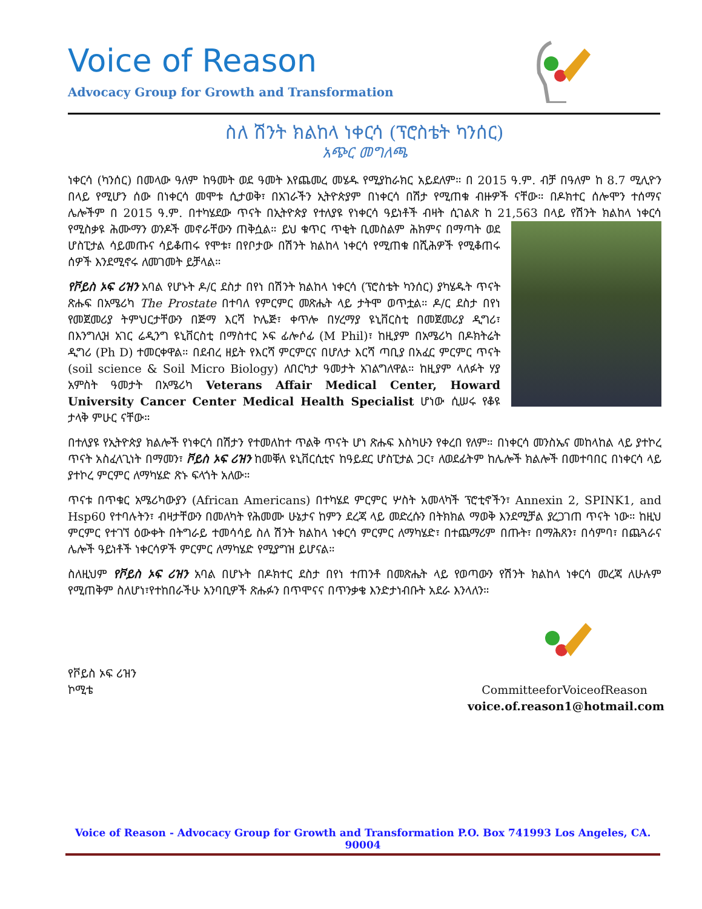Voice of Reason
Advocacy Group for Growth and Transformation
ስለ ሽንት ክልከላ ነቀርሳ (ፕሮስቴት ካንሰር)
አጭር መግለጫ
ነቀርሳ (ካንሰር) በመላው ዓለም ከዓመት ወደ ዓመት እየጨመረ መሄዱ የሚያከራክር አይደለም። በ 2015 ዓ.ም. ብቻ በዓለም ከ 8.7 ሚሊዮን በላይ የሚሆን ሰው በነቀርሳ መሞቱ ሲታወቅ፣ በአገራችን ኢትዮጵያም በነቀርሳ በሽታ የሚጠቁ ብዙዎች ናቸው። በዶክተር ሰሎሞን ተሰማና ሌሎችም በ 2015 ዓ.ም. በተካሄደው ጥናት በኢትዮጵያ የተለያዩ የነቀርሳ ዓይነቶች ብዛት ሲገልጽ ከ 21,563 በላይ የሽንት ክልከላ ነቀርሳ የሚስቃዩ ሕሙማን ወንዶች መኖራቸውን ጠቅሷል። ይህ ቁጥር ጥቂት ቢመስልም ሕክምና በማጣት ወደ ሆስፒታል ሳይመጡና ሳይቆጠሩ የሞቱ፣ በየቦታው በሽንት ክልከላ ነቀርሳ የሚጠቁ በሺሕዎች የሚቆጠሩ ሰዎች እንደሚኖሩ ለመገመት ይቻላል።
የቮይስ ኦፍ ሪዝን አባል የሆኑት ዶ/ር ደስታ በየነ በሽንት ክልከላ ነቀርሳ (ፕሮስቴት ካንሰር) ያካሄዱት ጥናት ጽሑፍ በአሜሪካ The Prostate በተባለ የምርምር መጽሔት ላይ ታትሞ ወጥቷል። ዶ/ር ደስታ በየነ የመጀመሪያ ትምህርታቸውን በጅማ እርሻ ኮሌጅ፣ ቀጥሎ በሃረማያ ዩኒቨርስቲ በመጀመሪያ ዲግሪ፣ በእንግሊዝ አገር ሬዲንግ ዩኒቨርስቲ በማስተር ኦፍ ፊሎሶፊ (M Phil)፣ ከዚያም በአሜሪካ በዶክትሬት ዲግሪ (Ph D) ተመርቀዋል። በደብረ ዘይት የእርሻ ምርምርና በሆለታ እርሻ ጣቢያ በአፈር ምርምር ጥናት (soil science & Soil Micro Biology) ለበርካታ ዓመታት አገልግለዋል። ከዚያም ላለፉት ሃያ አምስት ዓመታት በአሜሪካ Veterans Affair Medical Center, Howard University Cancer Center Medical Health Specialist ሆነው ሲሠሩ የቆዩ ታላቅ ምሁር ናቸው።
በተለያዩ የኢትዮጵያ ክልሎች የነቀርሳ በሽታን የተመለከተ ጥልቅ ጥናት ሆነ ጽሑፍ እስካሁን የቀረበ የለም። በነቀርሳ መንስኤና መከላከል ላይ ያተኮረ ጥናት አስፈላጊነት በማመን፣ ቮይስ ኦፍ ሪዝን ከመቐለ ዩኒቨርሲቲና ከዓይደር ሆስፒታል ጋር፣ ለወደፊትም ከሌሎች ክልሎች በመተባበር በነቀርሳ ላይ ያተኮረ ምርምር ለማካሄድ ጽኑ ፍላጎት አለው።
ጥናቱ በጥቁር አሜሪካውያን (African Americans) በተካሄደ ምርምር ሦስት አመላካች ፕሮቲኖችን፣ Annexin 2, SPINK1, and Hsp60 የተባሉትን፣ ብዛታቸውን በመለካት የሕመሙ ሁኔታና ከምን ደረጃ ላይ መድረሱን በትክክል ማወቅ እንደሚቻል ያረጋገጠ ጥናት ነው። ከዚህ ምርምር የተገኘ ዕውቀት በትግራይ ተመሳሳይ ስለ ሽንት ክልከላ ነቀርሳ ምርምር ለማካሄድ፣ በተጨማሪም በጡት፣ በማሕጸን፣ በሳምባ፣ በጨጓራና ሌሎች ዓይነቶች ነቀርሳዎች ምርምር ለማካሄድ የሚያግዝ ይሆናል።
ስለዚህም የቮይስ ኦፍ ሪዝን አባል በሆኑት በዶክተር ደስታ በየነ ተጠንቶ በመጽሔት ላይ የወጣውን የሽንት ክልከላ ነቀርሳ መረጃ ለሁሉም የሚጠቅም ስለሆነ፣የተከበራችሁ አንባቢዎች ጽሑፉን በጥሞናና በጥንቃቄ እንድታነብቡት አደራ እንላለን።
የቮይስ ኦፍ ሪዝን
ኮሚቴ
CommitteeforVoiceofReason
voice.of.reason1@hotmail.com
Voice of Reason - Advocacy Group for Growth and Transformation P.O. Box 741993 Los Angeles, CA. 90004